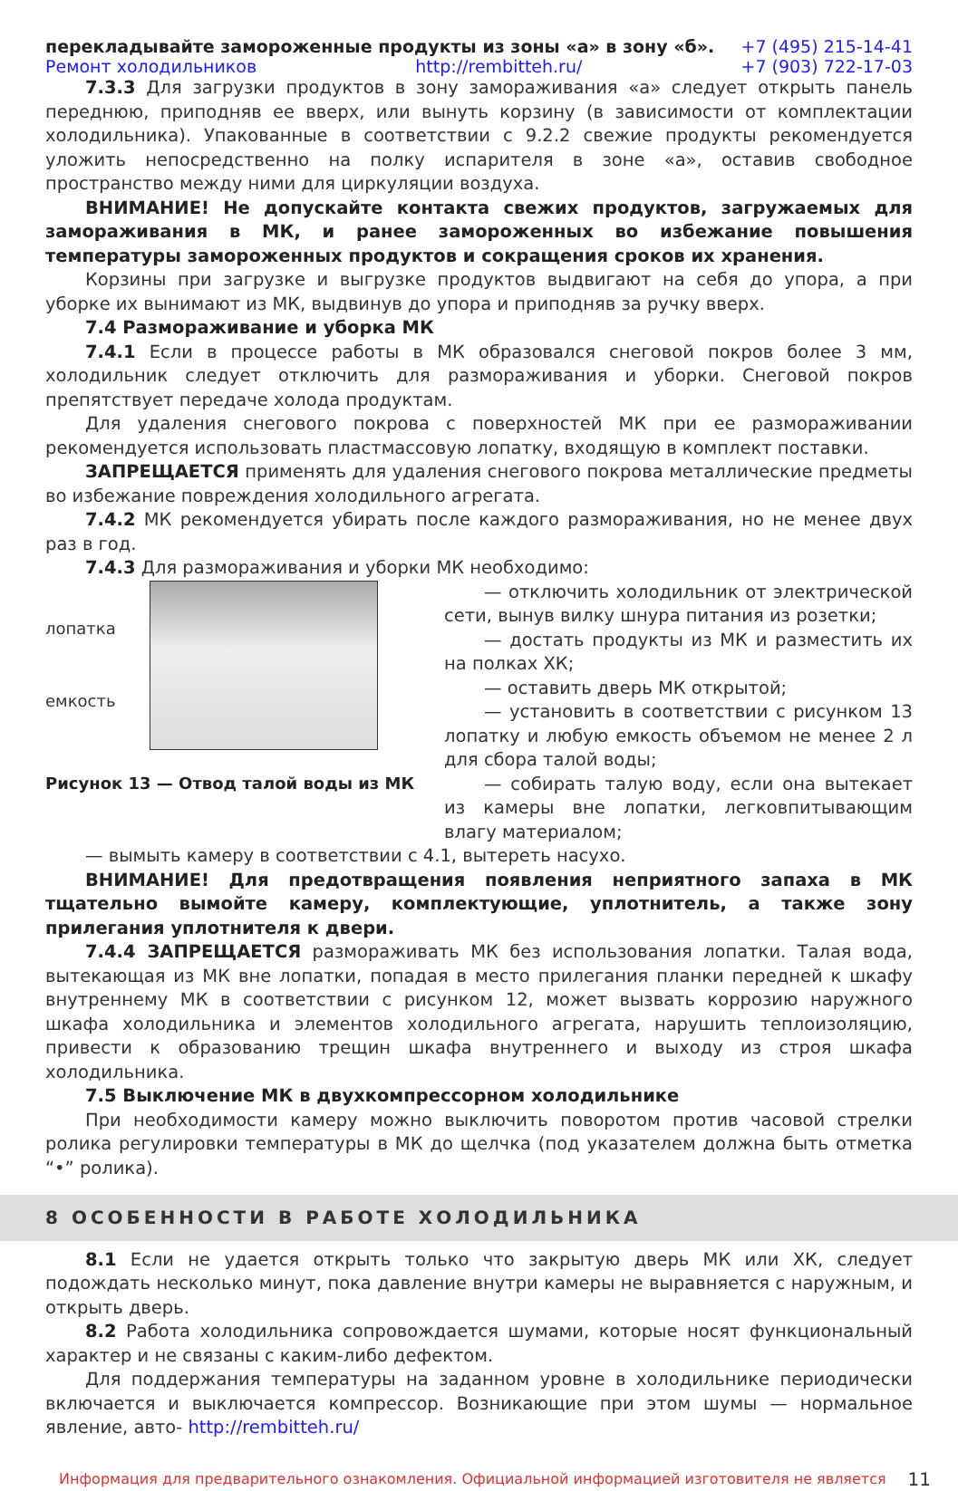перекладывайте замороженные продукты из зоны «а» в зону «б». +7 (495) 215-14-41
Ремонт холодильников http://rembitteh.ru/ +7 (903) 722-17-03
7.3.3 Для загрузки продуктов в зону замораживания «а» следует открыть панель переднюю, приподняв ее вверх, или вынуть корзину (в зависимости от комплектации холодильника). Упакованные в соответствии с 9.2.2 свежие продукты рекомендуется уложить непосредственно на полку испарителя в зоне «а», оставив свободное пространство между ними для циркуляции воздуха.
ВНИМАНИЕ! Не допускайте контакта свежих продуктов, загружаемых для замораживания в МК, и ранее замороженных во избежание повышения температуры замороженных продуктов и сокращения сроков их хранения.
Корзины при загрузке и выгрузке продуктов выдвигают на себя до упора, а при уборке их вынимают из МК, выдвинув до упора и приподняв за ручку вверх.
7.4 Размораживание и уборка МК
7.4.1 Если в процессе работы в МК образовался снеговой покров более 3 мм, холодильник следует отключить для размораживания и уборки. Снеговой покров препятствует передаче холода продуктам.
Для удаления снегового покрова с поверхностей МК при ее размораживании рекомендуется использовать пластмассовую лопатку, входящую в комплект поставки.
ЗАПРЕЩАЕТСЯ применять для удаления снегового покрова металлические предметы во избежание повреждения холодильного агрегата.
7.4.2 МК рекомендуется убирать после каждого размораживания, но не менее двух раз в год.
7.4.3 Для размораживания и уборки МК необходимо:
лопатка
емкость
Рисунок 13 — Отвод талой воды из МК
— отключить холодильник от электрической сети, вынув вилку шнура питания из розетки;
— достать продукты из МК и разместить их на полках ХК;
— оставить дверь МК открытой;
— установить в соответствии с рисунком 13 лопатку и любую емкость объемом не менее 2 л для сбора талой воды;
— собирать талую воду, если она вытекает из камеры вне лопатки, легковпитывающим влагу материалом;
— вымыть камеру в соответствии с 4.1, вытереть насухо.
ВНИМАНИЕ! Для предотвращения появления неприятного запаха в МК тщательно вымойте камеру, комплектующие, уплотнитель, а также зону прилегания уплотнителя к двери.
7.4.4 ЗАПРЕЩАЕТСЯ размораживать МК без использования лопатки. Талая вода, вытекающая из МК вне лопатки, попадая в место прилегания планки передней к шкафу внутреннему МК в соответствии с рисунком 12, может вызвать коррозию наружного шкафа холодильника и элементов холодильного агрегата, нарушить теплоизоляцию, привести к образованию трещин шкафа внутреннего и выходу из строя шкафа холодильника.
7.5 Выключение МК в двухкомпрессорном холодильнике
При необходимости камеру можно выключить поворотом против часовой стрелки ролика регулировки температуры в МК до щелчка (под указателем должна быть отметка “•” ролика).
8 ОСОБЕННОСТИ В РАБОТЕ ХОЛОДИЛЬНИКА
8.1 Если не удается открыть только что закрытую дверь МК или ХК, следует подождать несколько минут, пока давление внутри камеры не выравняется с наружным, и открыть дверь.
8.2 Работа холодильника сопровождается шумами, которые носят функциональный характер и не связаны с каким-либо дефектом.
Для поддержания температуры на заданном уровне в холодильнике периодически включается и выключается компрессор. Возникающие при этом шумы — нормальное явление, авто- http://rembitteh.ru/
Информация для предварительного ознакомления. Официальной информацией изготовителя не является 11